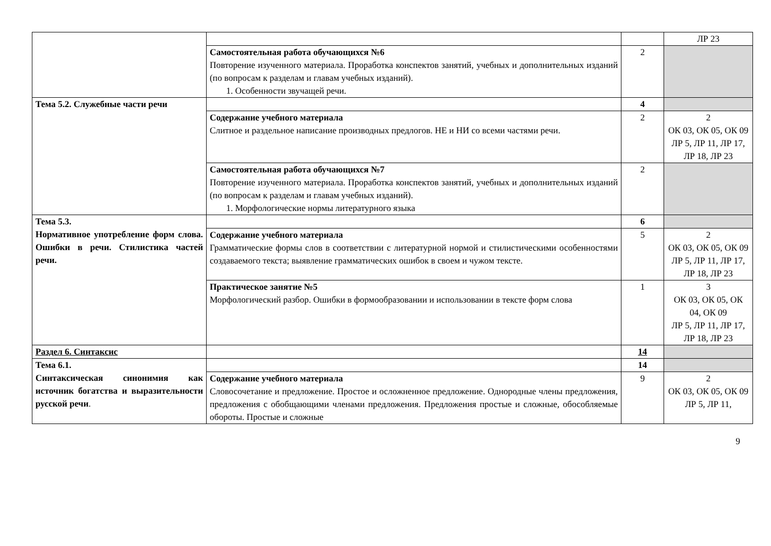| | | | ЛР 23 |
| | Самостоятельная работа обучающихся №6 Повторение изученного материала. Проработка конспектов занятий, учебных и дополнительных изданий (по вопросам к разделам и главам учебных изданий). 1. Особенности звучащей речи. | 2 | |
| Тема 5.2. Служебные части речи | | 4 | |
| | Содержание учебного материала Слитное и раздельное написание производных предлогов. НЕ и НИ со всеми частями речи. | 2 | 2 ОК 03, ОК 05, ОК 09 ЛР 5, ЛР 11, ЛР 17, ЛР 18, ЛР 23 |
| | Самостоятельная работа обучающихся №7 Повторение изученного материала. Проработка конспектов занятий, учебных и дополнительных изданий (по вопросам к разделам и главам учебных изданий). 1. Морфологические нормы литературного языка | 2 | |
| Тема 5.3. Нормативное употребление форм слова. Ошибки в речи. Стилистика частей речи. | | 6 | |
| | Содержание учебного материала Грамматические формы слов в соответствии с литературной нормой и стилистическими особенностями создаваемого текста; выявление грамматических ошибок в своем и чужом тексте. | 5 | 2 ОК 03, ОК 05, ОК 09 ЛР 5, ЛР 11, ЛР 17, ЛР 18, ЛР 23 |
| | Практическое занятие №5 Морфологический разбор. Ошибки в формообразовании и использовании в тексте форм слова | 1 | 3 ОК 03, ОК 05, ОК 04, ОК 09 ЛР 5, ЛР 11, ЛР 17, ЛР 18, ЛР 23 |
| Раздел 6. Синтаксис | | 14 | |
| Тема 6.1. Синтаксическая синонимия как источник богатства и выразительности русской речи . | | 14 | |
| | Содержание учебного материала Словосочетание и предложение. Простое и осложненное предложение. Однородные члены предложения, предложения с обобщающими членами предложения. Предложения простые и сложные, обособляемые обороты. Простые и сложные | 9 | 2 ОК 03, ОК 05, ОК 09 ЛР 5, ЛР 11, |
9